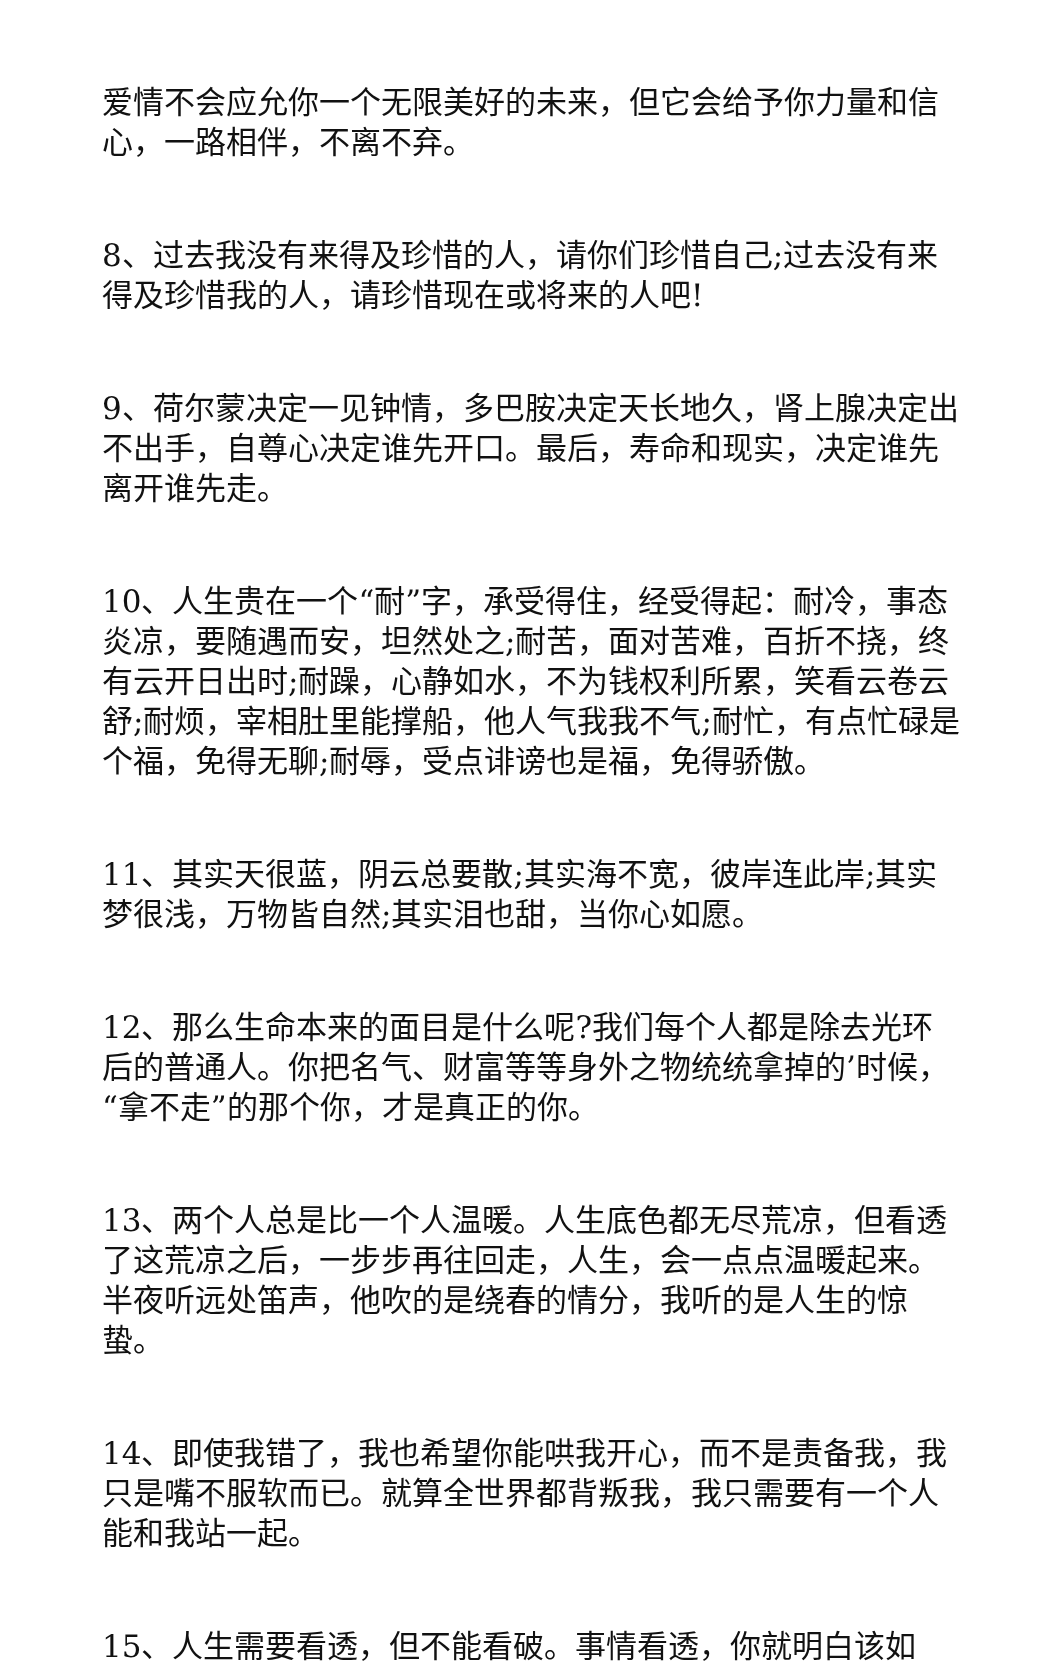爱情不会应允你一个无限美好的未来，但它会给予你力量和信心，一路相伴，不离不弃。
8、过去我没有来得及珍惜的人，请你们珍惜自己;过去没有来得及珍惜我的人，请珍惜现在或将来的人吧!
9、荷尔蒙决定一见钟情，多巴胺决定天长地久，肾上腺决定出不出手，自尊心决定谁先开口。最后，寿命和现实，决定谁先离开谁先走。
10、人生贵在一个“耐”字，承受得住，经受得起：耐冷，事态炎凉，要随遇而安，坦然处之;耐苦，面对苦难，百折不挠，终有云开日出时;耐躁，心静如水，不为钱权利所累，笑看云卷云舒;耐烦，宰相肚里能撑船，他人气我我不气;耐忙，有点忙碌是个福，免得无聊;耐辱，受点诽谤也是福，免得骄傲。
11、其实天很蓝，阴云总要散;其实海不宽，彼岸连此岸;其实梦很浅，万物皆自然;其实泪也甜，当你心如愿。
12、那么生命本来的面目是什么呢?我们每个人都是除去光环后的普通人。你把名气、财富等等身外之物统统拿掉的’时候，“拿不走”的那个你，才是真正的你。
13、两个人总是比一个人温暖。人生底色都无尽荒凉，但看透了这荒凉之后，一步步再往回走，人生，会一点点温暖起来。半夜听远处笛声，他吹的是绕春的情分，我听的是人生的惊蛰。
14、即使我错了，我也希望你能哄我开心，而不是责备我，我只是嘴不服软而已。就算全世界都背叛我，我只需要有一个人能和我站一起。
15、人生需要看透，但不能看破。事情看透，你就明白该如